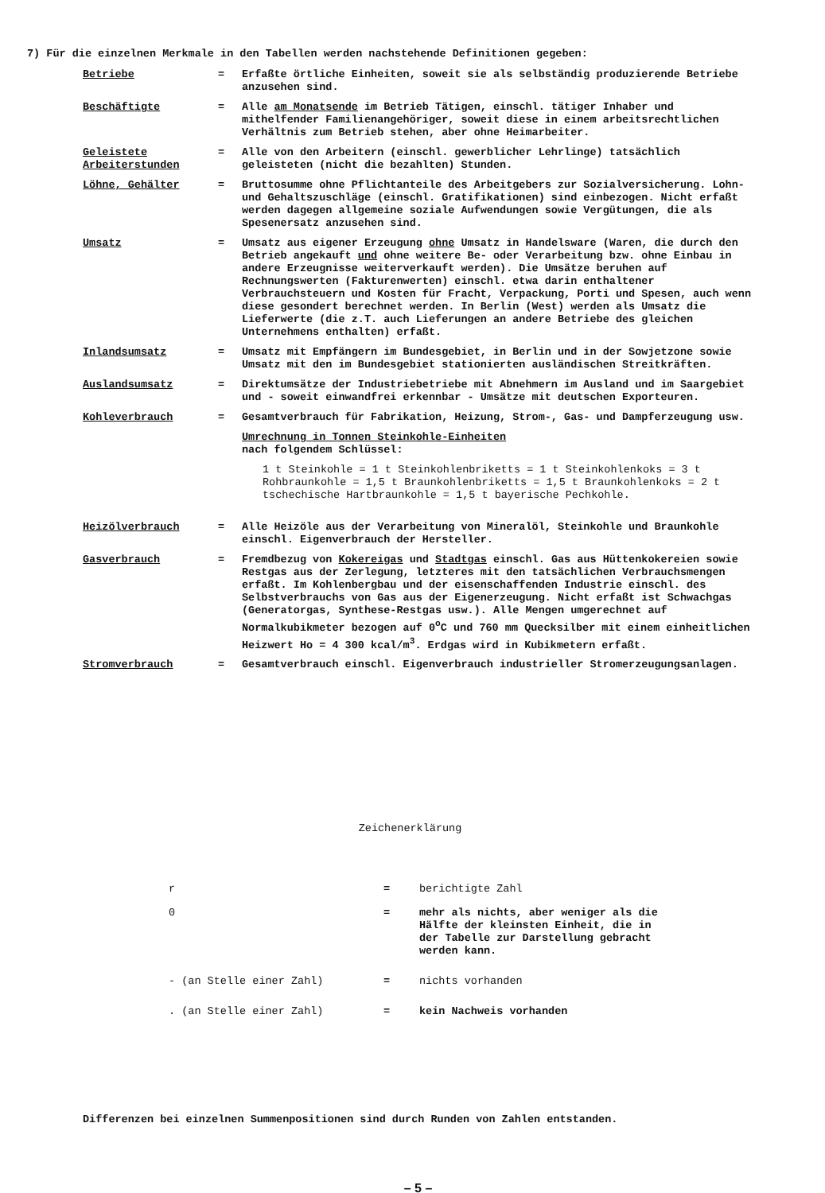7) Für die einzelnen Merkmale in den Tabellen werden nachstehende Definitionen gegeben:
Betriebe = Erfaßte örtliche Einheiten, soweit sie als selbständig produzierende Betriebe anzusehen sind.
Beschäftigte = Alle am Monatsende im Betrieb Tätigen, einschl. tätiger Inhaber und mithelfender Familienangehöriger, soweit diese in einem arbeitsrechtlichen Verhältnis zum Betrieb stehen, aber ohne Heimarbeiter.
Geleistete Arbeiterstunden
= Alle von den Arbeitern (einschl. gewerblicher Lehrlinge) tatsächlich geleisteten (nicht die bezahlten) Stunden.
Löhne, Gehälter = Bruttosumme ohne Pflichtanteile des Arbeitgebers zur Sozialversicherung. Lohn- und Gehaltszuschläge (einschl. Gratifikationen) sind einbezogen. Nicht erfaßt werden dagegen allgemeine soziale Aufwendungen sowie Vergütungen, die als Spesenersatz anzusehen sind.
Umsatz = Umsatz aus eigener Erzeugung ohne Umsatz in Handelsware (Waren, die durch den Betrieb angekauft und ohne weitere Be- oder Verarbeitung bzw. ohne Einbau in andere Erzeugnisse weiterverkauft werden). Die Umsätze beruhen auf Rechnungswerten (Fakturenwerten) einschl. etwa darin enthaltener Verbrauchsteuern und Kosten für Fracht, Verpackung, Porti und Spesen, auch wenn diese gesondert berechnet werden. In Berlin (West) werden als Umsatz die Lieferwerte (die z.T. auch Lieferungen an andere Betriebe des gleichen Unternehmens enthalten) erfaßt.
Inlandsumsatz = Umsatz mit Empfängern im Bundesgebiet, in Berlin und in der Sowjetzone sowie Umsatz mit den im Bundesgebiet stationierten ausländischen Streitkräften.
Auslandsumsatz = Direktumsätze der Industriebetriebe mit Abnehmern im Ausland und im Saargebiet und - soweit einwandfrei erkennbar - Umsätze mit deutschen Exporteuren.
Kohleverbrauch = Gesamtverbrauch für Fabrikation, Heizung, Strom-, Gas- und Dampferzeugung usw.
Umrechnung in Tonnen Steinkohle-Einheiten
nach folgendem Schlüssel:
1 t Steinkohle = 1 t Steinkohlenbriketts = 1 t Steinkohlenkoks = 3 t Rohbraunkohle = 1,5 t Braunkohlenbriketts = 1,5 t Braunkohlenkoks = 2 t tschechische Hartbraunkohle = 1,5 t bayerische Pechkohle.
Heizölverbrauch = Alle Heizöle aus der Verarbeitung von Mineralöl, Steinkohle und Braunkohle einschl. Eigenverbrauch der Hersteller.
Gasverbrauch = Fremdbezug von Kokereigas und Stadtgas einschl. Gas aus Hüttenkokereien sowie Restgas aus der Zerlegung, letzteres mit den tatsächlichen Verbrauchsmengen erfaßt. Im Kohlenbergbau und der eisenschaffenden Industrie einschl. des Selbstverbrauchs von Gas aus der Eigenerzeugung. Nicht erfaßt ist Schwachgas (Generatorgas, Synthese-Restgas usw.). Alle Mengen umgerechnet auf Normalkubikmeter bezogen auf 0<sup>o</sup>C und 760 mm Quecksilber mit einem einheitlichen Heizwert Ho = 4 300 kcal/m<sup>3</sup>. Erdgas wird in Kubikmetern erfaßt.
Stromverbrauch = Gesamtverbrauch einschl. Eigenverbrauch industrieller Stromerzeugungsanlagen.
Zeichenerklärung
r = berichtigte Zahl
0 = mehr als nichts, aber weniger als die Hälfte der kleinsten Einheit, die in der Tabelle zur Darstellung gebracht werden kann.
- (an Stelle einer Zahl) = nichts vorhanden
. (an Stelle einer Zahl) = kein Nachweis vorhanden
Differenzen bei einzelnen Summenpositionen sind durch Runden von Zahlen entstanden.
– 5 –